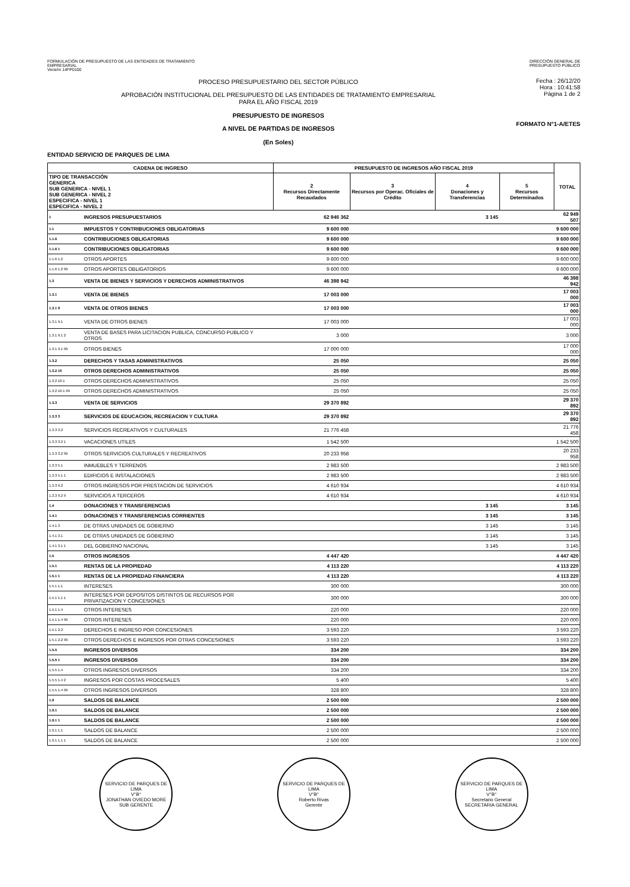FORMULACIÓN DE PRESUPUESTO DE LAS ENTIDADES DE TRATAMIENTO
EMPRESARIAL
Versión 14FP0100
DIRECCIÓN GENERAL DE
PRESUPUESTO PÚBLICO
PROCESO PRESUPUESTARIO DEL SECTOR PÚBLICO
APROBACIÓN INSTITUCIONAL DEL PRESUPUESTO DE LAS ENTIDADES DE TRATAMIENTO EMPRESARIAL
PARA EL AÑO FISCAL 2019
PRESUPUESTO DE INGRESOS
A NIVEL DE PARTIDAS DE INGRESOS
(En Soles)
Fecha : 26/12/20
Hora : 10:41:58
Página 1 de 2
FORMATO N°1-A/ETES
ENTIDAD SERVICIO DE PARQUES DE LIMA
| CADENA DE INGRESO | | PRESUPUESTO DE INGRESOS AÑO FISCAL 2019 | | | | TOTAL |
| --- | --- | --- | --- | --- | --- | --- |
| TIPO DE TRANSACCIÓN GENERICA SUB GENERICA - NIVEL 1 SUB GENERICA - NIVEL 2 ESPECIFICA - NIVEL 1 ESPECIFICA - NIVEL 2 | | 2 Recursos Directamente Recaudados | 3 Recursos por Operac. Oficiales de Crédito | 4 Donaciones y Transferencias | 5 Recursos Determinados | |
| 1 | INGRESOS PRESUPUESTARIOS | 62 946 362 | | 3 145 | | 62 949 507 |
| 1.1 | IMPUESTOS Y CONTRIBUCIONES OBLIGATORIAS | 9 600 000 | | | | 9 600 000 |
| 1.1.6 | CONTRIBUCIONES OBLIGATORIAS | 9 600 000 | | | | 9 600 000 |
| 1.1.6 1 | CONTRIBUCIONES OBLIGATORIAS | 9 600 000 | | | | 9 600 000 |
| 1.1.6 1.2 | OTROS APORTES | 9 600 000 | | | | 9 600 000 |
| 1.1.6 1.2 99 | OTROS APORTES OBLIGATORIOS | 9 600 000 | | | | 9 600 000 |
| 1.3 | VENTA DE BIENES Y SERVICIOS Y DERECHOS ADMINISTRATIVOS | 46 398 942 | | | | 46 398 942 |
| 1.3.1 | VENTA DE BIENES | 17 003 000 | | | | 17 003 000 |
| 1.3.1 9 | VENTA DE OTROS BIENES | 17 003 000 | | | | 17 003 000 |
| 1.3.1 9.1 | VENTA DE OTROS BIENES | 17 003 000 | | | | 17 003 000 |
| 1.3.1 9.1 2 | VENTA DE BASES PARA LICITACION PUBLICA, CONCURSO PUBLICO Y OTROS | 3 000 | | | | 3 000 |
| 1.3.1 9.1 99 | OTROS BIENES | 17 000 000 | | | | 17 000 000 |
| 1.3.2 | DERECHOS Y TASAS ADMINISTRATIVOS | 25 050 | | | | 25 050 |
| 1.3.2 10 | OTROS DERECHOS ADMINISTRATIVOS | 25 050 | | | | 25 050 |
| 1.3.2 10.1 | OTROS DERECHOS ADMINISTRATIVOS | 25 050 | | | | 25 050 |
| 1.3.2 10.1 99 | OTROS DERECHOS ADMINISTRATIVOS | 25 050 | | | | 25 050 |
| 1.3.3 | VENTA DE SERVICIOS | 29 370 892 | | | | 29 370 892 |
| 1.3.3 3 | SERVICIOS DE EDUCACION, RECREACION Y CULTURA | 29 370 892 | | | | 29 370 892 |
| 1.3.3 3.2 | SERVICIOS RECREATIVOS Y CULTURALES | 21 776 458 | | | | 21 776 458 |
| 1.3.3 3.2 1 | VACACIONES UTILES | 1 542 500 | | | | 1 542 500 |
| 1.3.3 3.2 99 | OTROS SERVICIOS CULTURALES Y RECREATIVOS | 20 233 958 | | | | 20 233 958 |
| 1.3.3 5.1 | INMUEBLES Y TERRENOS | 2 983 500 | | | | 2 983 500 |
| 1.3.3 5.1 1 | EDIFICIOS E INSTALACIONES | 2 983 500 | | | | 2 983 500 |
| 1.3.3 9.2 | OTROS INGRESOS POR PRESTACION DE SERVICIOS | 4 610 934 | | | | 4 610 934 |
| 1.3.3 9.2 9 | SERVICIOS A TERCEROS | 4 610 934 | | | | 4 610 934 |
| 1.4 | DONACIONES Y TRANSFERENCIAS | | | 3 145 | | 3 145 |
| 1.4.1 | DONACIONES Y TRANSFERENCIAS CORRIENTES | | | 3 145 | | 3 145 |
| 1.4.1 3 | DE OTRAS UNIDADES DE GOBIERNO | | | 3 145 | | 3 145 |
| 1.4.1 3.1 | DE OTRAS UNIDADES DE GOBIERNO | | | 3 145 | | 3 145 |
| 1.4.1 3.1 1 | DEL GOBIERNO NACIONAL | | | 3 145 | | 3 145 |
| 1.5 | OTROS INGRESOS | 4 447 420 | | | | 4 447 420 |
| 1.5.1 | RENTAS DE LA PROPIEDAD | 4 113 220 | | | | 4 113 220 |
| 1.5.1 1 | RENTAS DE LA PROPIEDAD FINANCIERA | 4 113 220 | | | | 4 113 220 |
| 1.5.1 1.1 | INTERESES | 300 000 | | | | 300 000 |
| 1.5.1 1.1 1 | INTERESES POR DEPOSITOS DISTINTOS DE RECURSOS POR PRIVATIZACION Y CONCESIONES | 300 000 | | | | 300 000 |
| 1.5.1 1.4 | OTROS INTERESES | 220 000 | | | | 220 000 |
| 1.5.1 1.4 99 | OTROS INTERESES | 220 000 | | | | 220 000 |
| 1.5.1 2.2 | DERECHOS E INGRESO POR CONCESIONES | 3 593 220 | | | | 3 593 220 |
| 1.5.1 2.2 99 | OTROS DERECHOS E INGRESOS POR OTRAS CONCESIONES | 3 593 220 | | | | 3 593 220 |
| 1.5.5 | INGRESOS DIVERSOS | 334 200 | | | | 334 200 |
| 1.5.5 1 | INGRESOS DIVERSOS | 334 200 | | | | 334 200 |
| 1.5.5 1.4 | OTROS INGRESOS DIVERSOS | 334 200 | | | | 334 200 |
| 1.5.5 1.4 2 | INGRESOS POR COSTAS PROCESALES | 5 400 | | | | 5 400 |
| 1.5.5 1.4 99 | OTROS INGRESOS DIVERSOS | 328 800 | | | | 328 800 |
| 1.9 | SALDOS DE BALANCE | 2 500 000 | | | | 2 500 000 |
| 1.9.1 | SALDOS DE BALANCE | 2 500 000 | | | | 2 500 000 |
| 1.9.1 1 | SALDOS DE BALANCE | 2 500 000 | | | | 2 500 000 |
| 1.9.1 1.1 | SALDOS DE BALANCE | 2 500 000 | | | | 2 500 000 |
| 1.9.1 1.1 1 | SALDOS DE BALANCE | 2 500 000 | | | | 2 500 000 |
SERVICIO DE PARQUES DE LIMA
V°B°
JONATHAN OVIEDO MORE
SUB GERENTE
SERVICIO DE PARQUES DE LIMA
V°B°
Roberto Rivas
Gerente
SERVICIO DE PARQUES DE LIMA
V°B°
Secretario General
SECRETARIA GENERAL